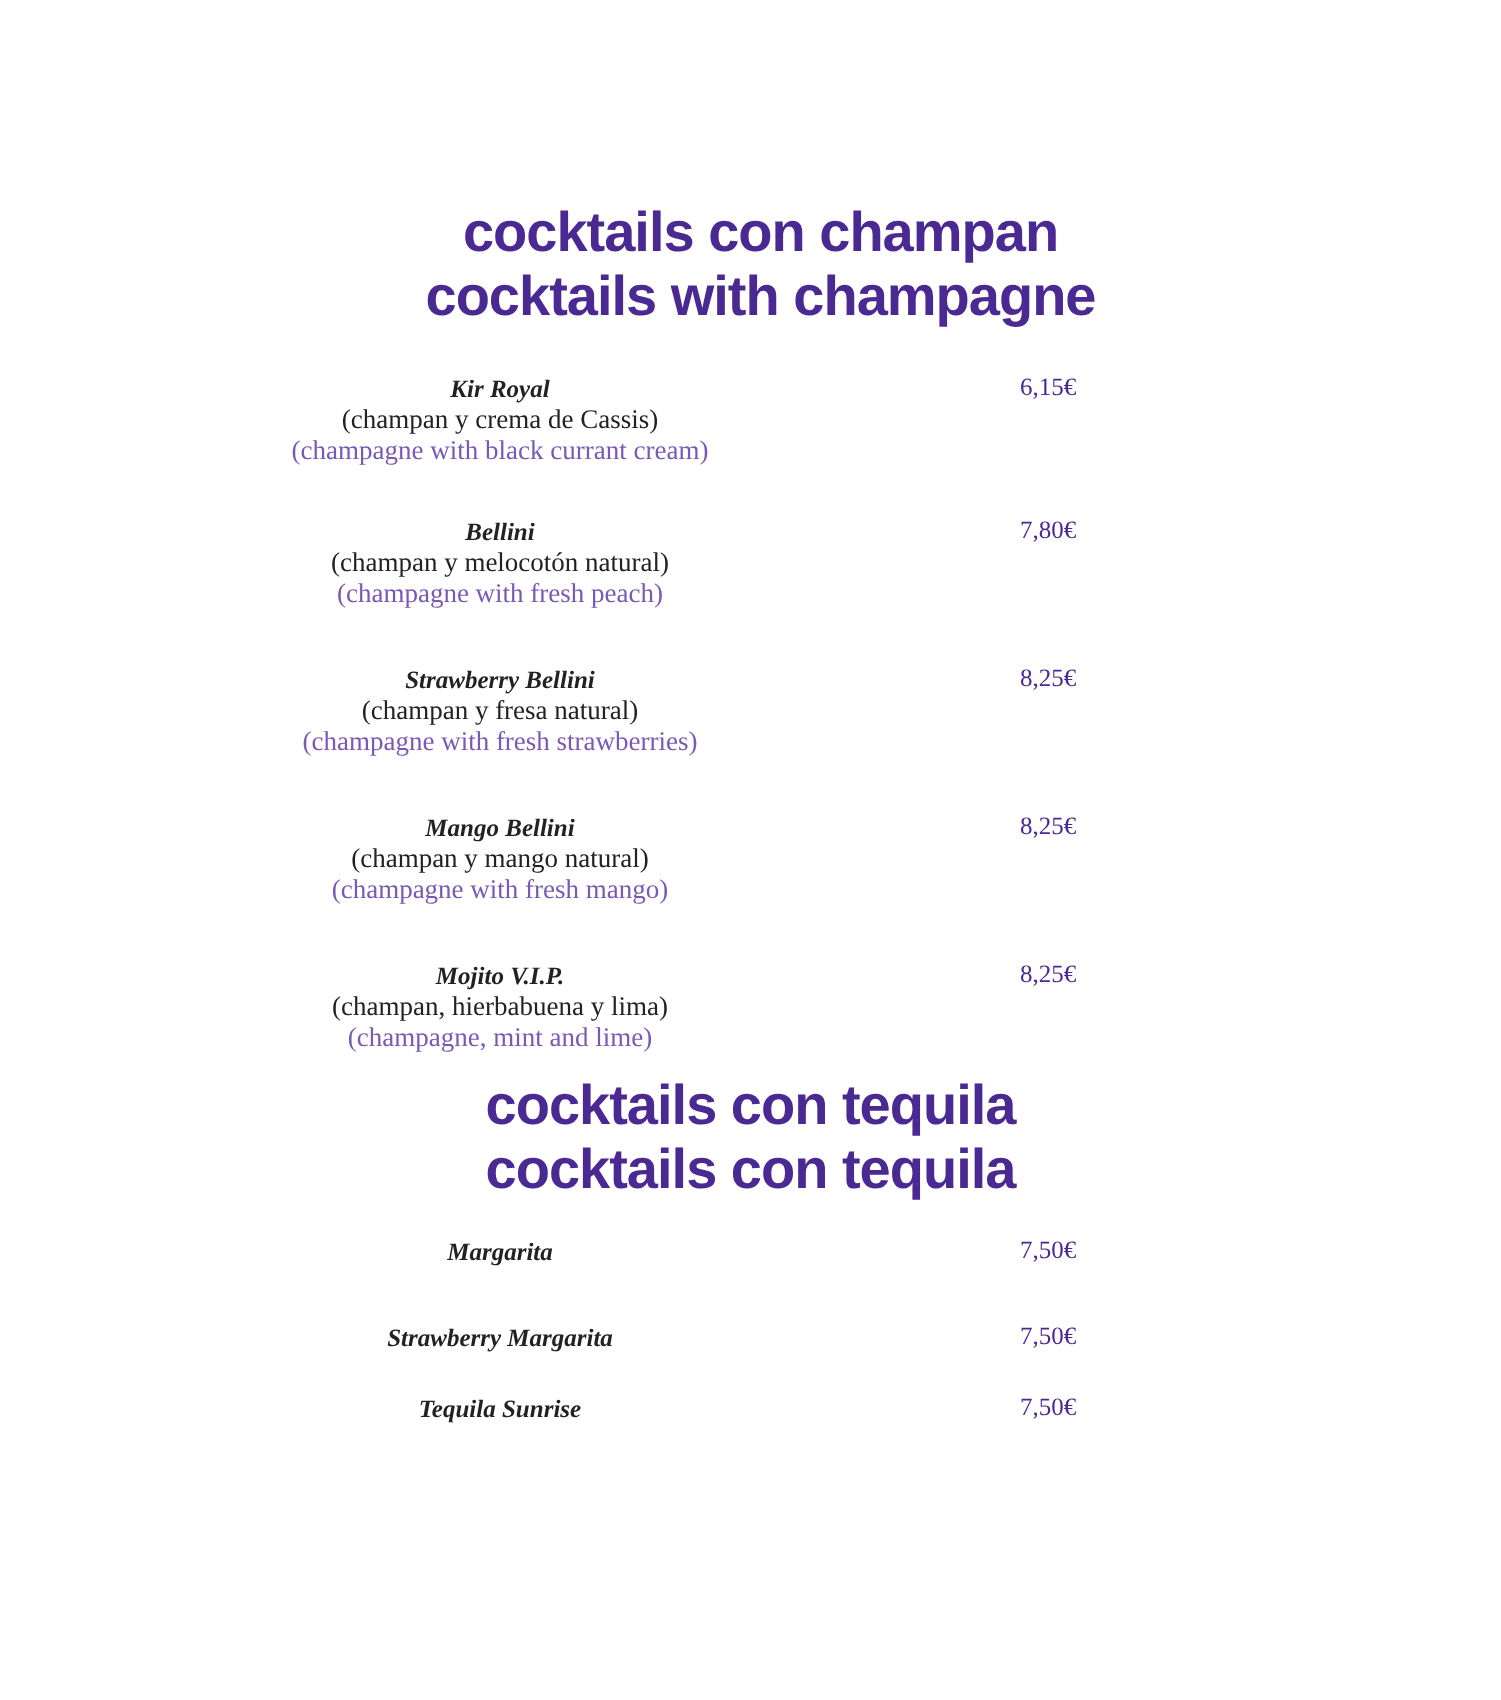cocktails con champan
cocktails with champagne
Kir Royal
(champan y crema de Cassis)
(champagne with black currant cream)
6,15€
Bellini
(champan y melocotón natural)
(champagne with fresh peach)
7,80€
Strawberry Bellini
(champan y fresa natural)
(champagne with fresh strawberries)
8,25€
Mango Bellini
(champan y mango natural)
(champagne with fresh mango)
8,25€
Mojito V.I.P.
(champan, hierbabuena y lima)
(champagne, mint and lime)
8,25€
cocktails con tequila
cocktails con tequila
Margarita
7,50€
Strawberry Margarita
7,50€
Tequila Sunrise
7,50€